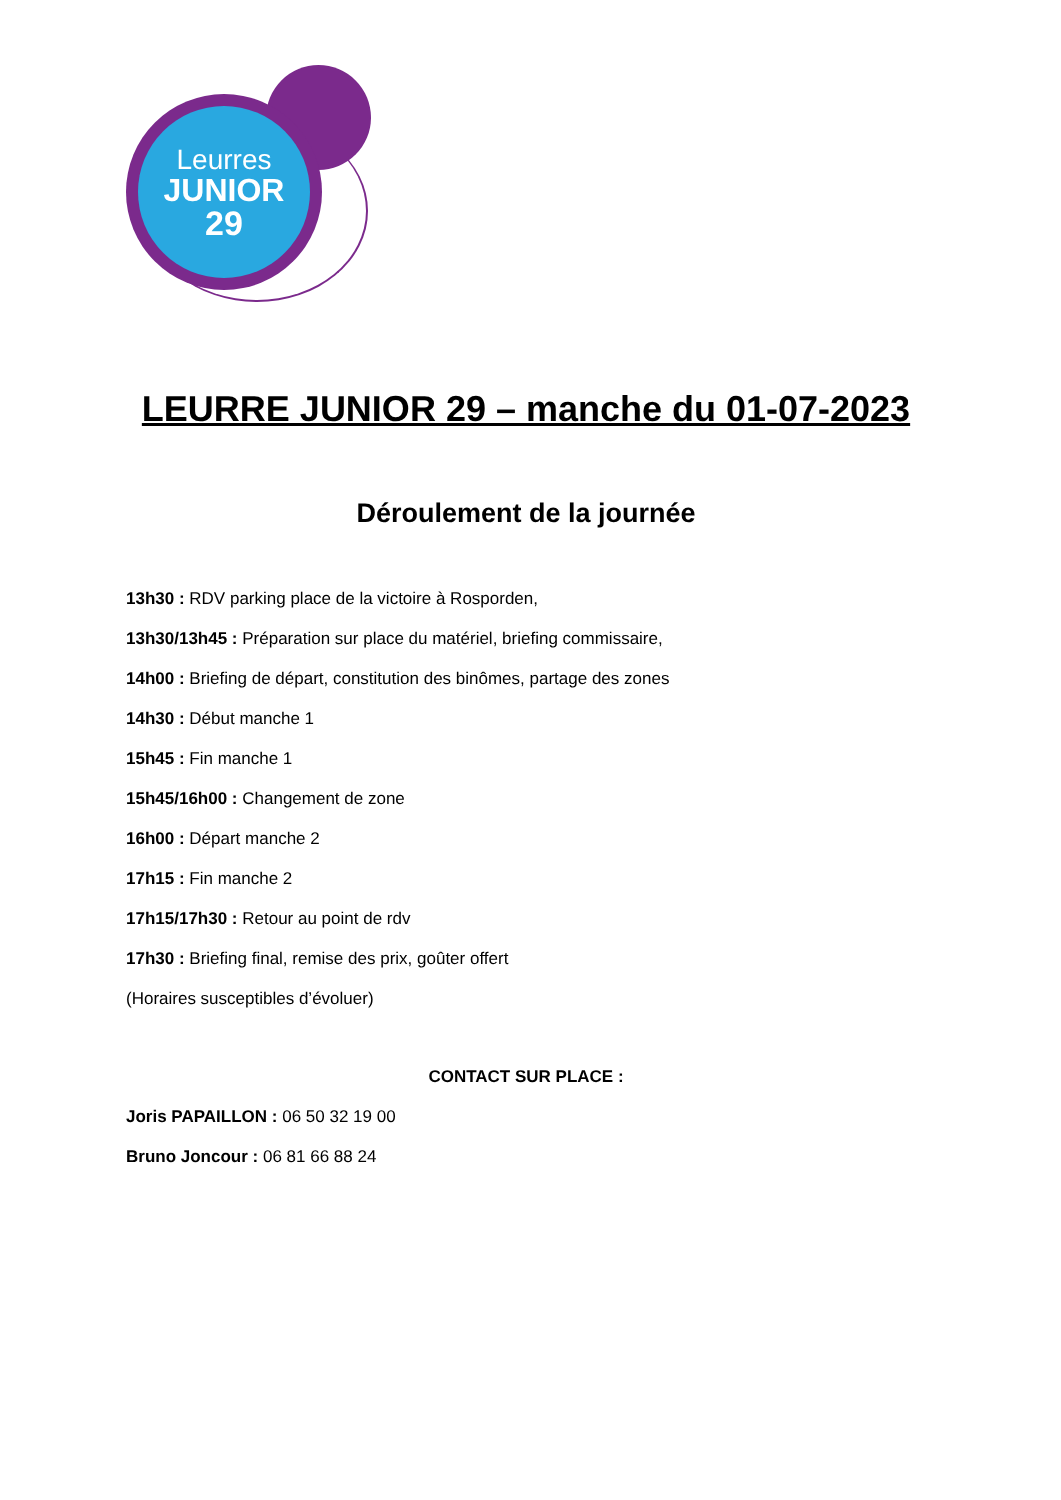Leurres
JUNIOR
29
LEURRE JUNIOR 29 – manche du 01-07-2023
Déroulement de la journée
13h30 : RDV parking place de la victoire à Rosporden,
13h30/13h45 : Préparation sur place du matériel, briefing commissaire,
14h00 : Briefing de départ, constitution des binômes, partage des zones
14h30 : Début manche 1
15h45 : Fin manche 1
15h45/16h00 : Changement de zone
16h00 : Départ manche 2
17h15 : Fin manche 2
17h15/17h30 : Retour au point de rdv
17h30 : Briefing final, remise des prix, goûter offert
(Horaires susceptibles d’évoluer)
CONTACT SUR PLACE :
Joris PAPAILLON : 06 50 32 19 00
Bruno Joncour : 06 81 66 88 24